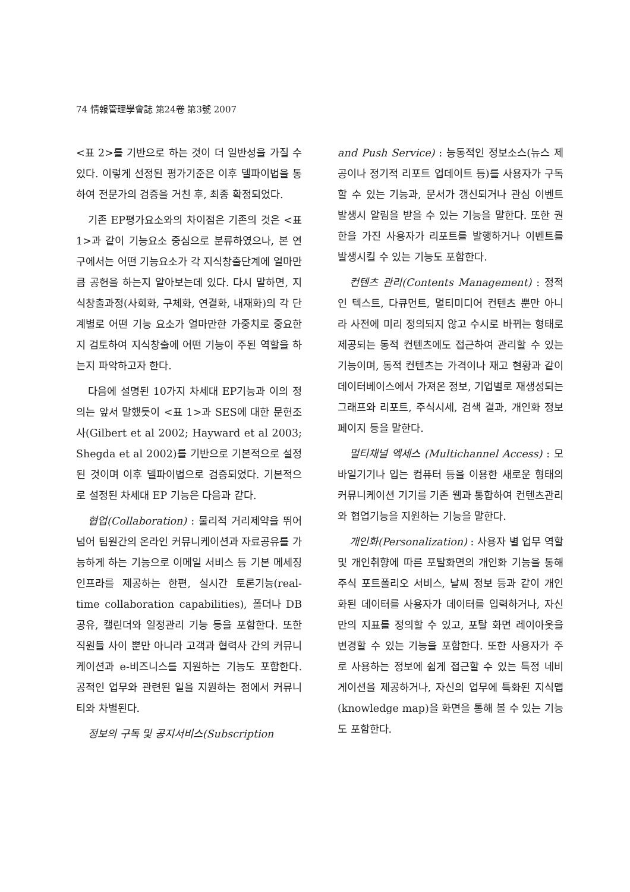74 情報管理學會誌 第24卷 第3號 2007
<표 2>를 기반으로 하는 것이 더 일반성을 가질 수 있다. 이렇게 선정된 평가기준은 이후 델파이법을 통하여 전문가의 검증을 거친 후, 최종 확정되었다.
기존 EP평가요소와의 차이점은 기존의 것은 <표 1>과 같이 기능요소 중심으로 분류하였으나, 본 연구에서는 어떤 기능요소가 각 지식창출단계에 얼마만큼 공헌을 하는지 알아보는데 있다. 다시 말하면, 지식창출과정(사회화, 구체화, 연결화, 내재화)의 각 단계별로 어떤 기능 요소가 얼마만한 가중치로 중요한지 검토하여 지식창출에 어떤 기능이 주된 역할을 하는지 파악하고자 한다.
다음에 설명된 10가지 차세대 EP기능과 이의 정의는 앞서 말했듯이 <표 1>과 SES에 대한 문헌조사(Gilbert et al 2002; Hayward et al 2003; Shegda et al 2002)를 기반으로 기본적으로 설정된 것이며 이후 델파이법으로 검증되었다. 기본적으로 설정된 차세대 EP 기능은 다음과 같다.
협업(Collaboration) : 물리적 거리제약을 뛰어넘어 팀원간의 온라인 커뮤니케이션과 자료공유를 가능하게 하는 기능으로 이메일 서비스 등 기본 메세징 인프라를 제공하는 한편, 실시간 토론기능(real-time collaboration capabilities), 폴더나 DB 공유, 캘린더와 일정관리 기능 등을 포함한다. 또한 직원들 사이 뿐만 아니라 고객과 협력사 간의 커뮤니케이션과 e-비즈니스를 지원하는 기능도 포함한다. 공적인 업무와 관련된 일을 지원하는 점에서 커뮤니티와 차별된다.
정보의 구독 및 공지서비스(Subscription
and Push Service) : 능동적인 정보소스(뉴스 제공이나 정기적 리포트 업데이트 등)를 사용자가 구독할 수 있는 기능과, 문서가 갱신되거나 관심 이벤트 발생시 알림을 받을 수 있는 기능을 말한다. 또한 권한을 가진 사용자가 리포트를 발행하거나 이벤트를 발생시킬 수 있는 기능도 포함한다.
컨텐츠 관리(Contents Management) : 정적인 텍스트, 다큐먼트, 멀티미디어 컨텐츠 뿐만 아니라 사전에 미리 정의되지 않고 수시로 바뀌는 형태로 제공되는 동적 컨텐츠에도 접근하여 관리할 수 있는 기능이며, 동적 컨텐츠는 가격이나 재고 현황과 같이 데이터베이스에서 가져온 정보, 기업별로 재생성되는 그래프와 리포트, 주식시세, 검색 결과, 개인화 정보 페이지 등을 말한다.
멀티채널 엑세스 (Multichannel Access) : 모바일기기나 입는 컴퓨터 등을 이용한 새로운 형태의 커뮤니케이션 기기를 기존 웹과 통합하여 컨텐츠관리와 협업기능을 지원하는 기능을 말한다.
개인화(Personalization) : 사용자 별 업무 역할 및 개인취향에 따른 포탈화면의 개인화 기능을 통해 주식 포트폴리오 서비스, 날씨 정보 등과 같이 개인화된 데이터를 사용자가 데이터를 입력하거나, 자신만의 지표를 정의할 수 있고, 포탈 화면 레이아웃을 변경할 수 있는 기능을 포함한다. 또한 사용자가 주로 사용하는 정보에 쉽게 접근할 수 있는 특정 네비게이션을 제공하거나, 자신의 업무에 특화된 지식맵(knowledge map)을 화면을 통해 볼 수 있는 기능도 포함한다.